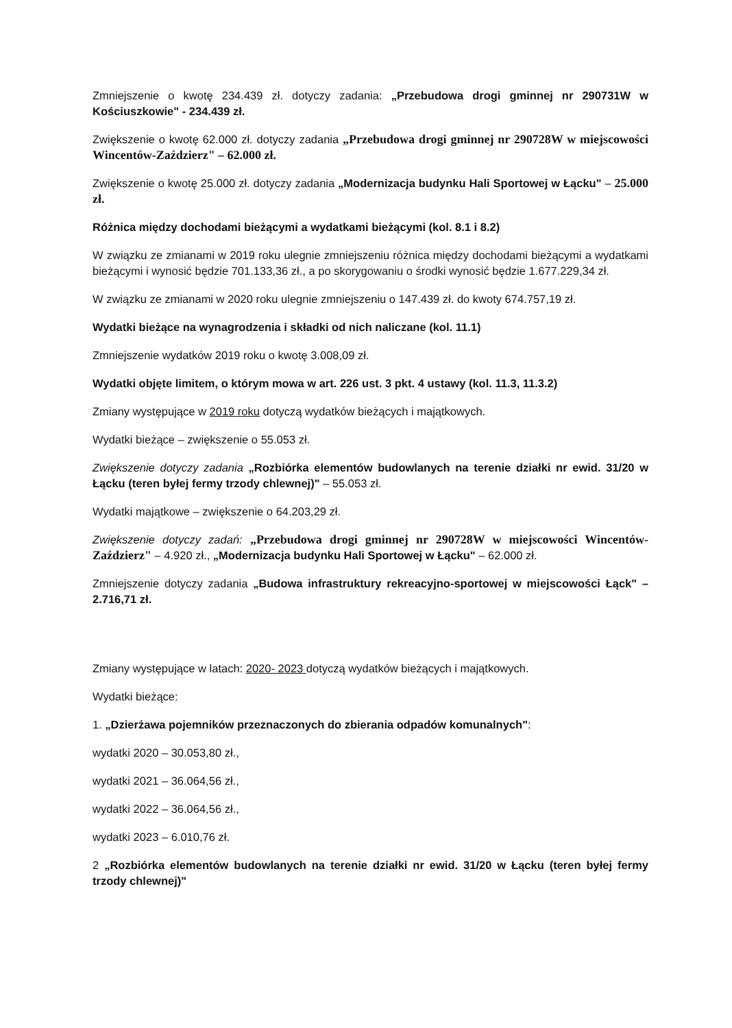Zmniejszenie o kwotę 234.439 zł. dotyczy zadania: „Przebudowa drogi gminnej nr 290731W w Kościuszkowie" - 234.439 zł.
Zwiększenie o kwotę 62.000 zł. dotyczy zadania „Przebudowa drogi gminnej nr 290728W w miejscowości Wincentów-Zaździerz" – 62.000 zł.
Zwiększenie o kwotę 25.000 zł. dotyczy zadania „Modernizacja budynku Hali Sportowej w Łącku" – 25.000 zł.
Różnica między dochodami bieżącymi a wydatkami bieżącymi (kol. 8.1 i 8.2)
W związku ze zmianami w 2019 roku ulegnie zmniejszeniu różnica między dochodami bieżącymi a wydatkami bieżącymi i wynosić będzie 701.133,36 zł., a po skorygowaniu o środki wynosić będzie 1.677.229,34 zł.
W związku ze zmianami w 2020 roku ulegnie zmniejszeniu o 147.439 zł. do kwoty 674.757,19 zł.
Wydatki bieżące na wynagrodzenia i składki od nich naliczane (kol. 11.1)
Zmniejszenie wydatków 2019 roku o kwotę 3.008,09 zł.
Wydatki objęte limitem, o którym mowa w art. 226 ust. 3 pkt. 4 ustawy (kol. 11.3, 11.3.2)
Zmiany występujące w 2019 roku dotyczą wydatków bieżących i majątkowych.
Wydatki bieżące – zwiększenie o 55.053 zł.
Zwiększenie dotyczy zadania „Rozbiórka elementów budowlanych na terenie działki nr ewid. 31/20 w Łącku (teren byłej fermy trzody chlewnej)" – 55.053 zł.
Wydatki majątkowe – zwiększenie o 64.203,29 zł.
Zwiększenie dotyczy zadań: „Przebudowa drogi gminnej nr 290728W w miejscowości Wincentów-Zaździerz" – 4.920 zł., „Modernizacja budynku Hali Sportowej w Łącku" – 62.000 zł.
Zmniejszenie dotyczy zadania „Budowa infrastruktury rekreacyjno-sportowej w miejscowości Łąck" – 2.716,71 zł.
Zmiany występujące w latach: 2020- 2023 dotyczą wydatków bieżących i majątkowych.
Wydatki bieżące:
1. „Dzierżawa pojemników przeznaczonych do zbierania odpadów komunalnych":
wydatki 2020 – 30.053,80 zł.,
wydatki 2021 – 36.064,56 zł.,
wydatki 2022 – 36.064,56 zł.,
wydatki 2023 – 6.010,76 zł.
2 „Rozbiórka elementów budowlanych na terenie działki nr ewid. 31/20 w Łącku (teren byłej fermy trzody chlewnej)"